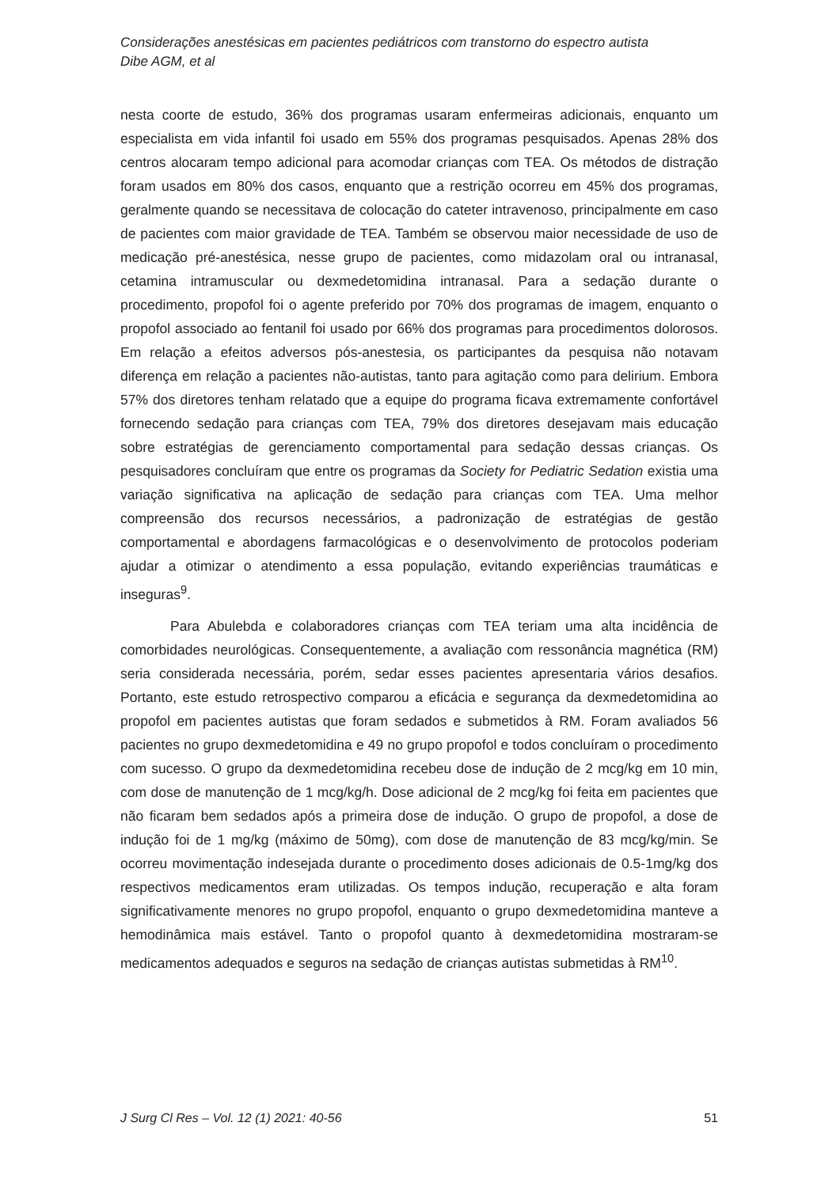Considerações anestésicas em pacientes pediátricos com transtorno do espectro autista
Dibe AGM, et al
nesta coorte de estudo, 36% dos programas usaram enfermeiras adicionais, enquanto um especialista em vida infantil foi usado em 55% dos programas pesquisados. Apenas 28% dos centros alocaram tempo adicional para acomodar crianças com TEA. Os métodos de distração foram usados em 80% dos casos, enquanto que a restrição ocorreu em 45% dos programas, geralmente quando se necessitava de colocação do cateter intravenoso, principalmente em caso de pacientes com maior gravidade de TEA. Também se observou maior necessidade de uso de medicação pré-anestésica, nesse grupo de pacientes, como midazolam oral ou intranasal, cetamina intramuscular ou dexmedetomidina intranasal. Para a sedação durante o procedimento, propofol foi o agente preferido por 70% dos programas de imagem, enquanto o propofol associado ao fentanil foi usado por 66% dos programas para procedimentos dolorosos. Em relação a efeitos adversos pós-anestesia, os participantes da pesquisa não notavam diferença em relação a pacientes não-autistas, tanto para agitação como para delirium. Embora 57% dos diretores tenham relatado que a equipe do programa ficava extremamente confortável fornecendo sedação para crianças com TEA, 79% dos diretores desejavam mais educação sobre estratégias de gerenciamento comportamental para sedação dessas crianças. Os pesquisadores concluíram que entre os programas da Society for Pediatric Sedation existia uma variação significativa na aplicação de sedação para crianças com TEA. Uma melhor compreensão dos recursos necessários, a padronização de estratégias de gestão comportamental e abordagens farmacológicas e o desenvolvimento de protocolos poderiam ajudar a otimizar o atendimento a essa população, evitando experiências traumáticas e inseguras<sup>9</sup>.
Para Abulebda e colaboradores crianças com TEA teriam uma alta incidência de comorbidades neurológicas. Consequentemente, a avaliação com ressonância magnética (RM) seria considerada necessária, porém, sedar esses pacientes apresentaria vários desafios. Portanto, este estudo retrospectivo comparou a eficácia e segurança da dexmedetomidina ao propofol em pacientes autistas que foram sedados e submetidos à RM. Foram avaliados 56 pacientes no grupo dexmedetomidina e 49 no grupo propofol e todos concluíram o procedimento com sucesso. O grupo da dexmedetomidina recebeu dose de indução de 2 mcg/kg em 10 min, com dose de manutenção de 1 mcg/kg/h. Dose adicional de 2 mcg/kg foi feita em pacientes que não ficaram bem sedados após a primeira dose de indução. O grupo de propofol, a dose de indução foi de 1 mg/kg (máximo de 50mg), com dose de manutenção de 83 mcg/kg/min. Se ocorreu movimentação indesejada durante o procedimento doses adicionais de 0.5-1mg/kg dos respectivos medicamentos eram utilizadas. Os tempos indução, recuperação e alta foram significativamente menores no grupo propofol, enquanto o grupo dexmedetomidina manteve a hemodinâmica mais estável. Tanto o propofol quanto à dexmedetomidina mostraram-se medicamentos adequados e seguros na sedação de crianças autistas submetidas à RM<sup>10</sup>.
J Surg Cl Res – Vol. 12 (1) 2021: 40-56 51